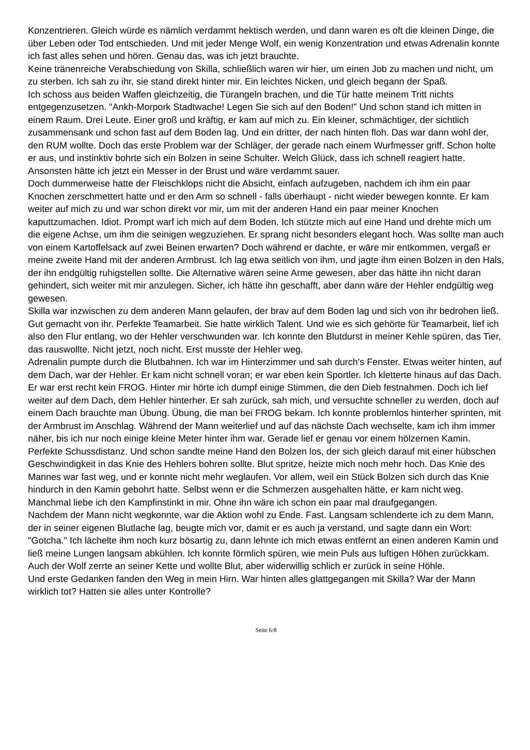Konzentrieren. Gleich würde es nämlich verdammt hektisch werden, und dann waren es oft die kleinen Dinge, die über Leben oder Tod entschieden. Und mit jeder Menge Wolf, ein wenig Konzentration und etwas Adrenalin konnte ich fast alles sehen und hören. Genau das, was ich jetzt brauchte.
Keine tränenreiche Verabschiedung von Skilla, schließlich waren wir hier, um einen Job zu machen und nicht, um zu sterben. Ich sah zu ihr, sie stand direkt hinter mir. Ein leichtes Nicken, und gleich begann der Spaß.
Ich schoss aus beiden Waffen gleichzeitig, die Türangeln brachen, und die Tür hatte meinem Tritt nichts entgegenzusetzen. "Ankh-Morpork Stadtwache! Legen Sie sich auf den Boden!" Und schon stand ich mitten in einem Raum. Drei Leute. Einer groß und kräftig, er kam auf mich zu. Ein kleiner, schmächtiger, der sichtlich zusammensank und schon fast auf dem Boden lag. Und ein dritter, der nach hinten floh. Das war dann wohl der, den RUM wollte. Doch das erste Problem war der Schläger, der gerade nach einem Wurfmesser griff. Schon holte er aus, und instinktiv bohrte sich ein Bolzen in seine Schulter. Welch Glück, dass ich schnell reagiert hatte. Ansonsten hätte ich jetzt ein Messer in der Brust und wäre verdammt sauer.
Doch dummerweise hatte der Fleischklops nicht die Absicht, einfach aufzugeben, nachdem ich ihm ein paar Knochen zerschmettert hatte und er den Arm so schnell - falls überhaupt - nicht wieder bewegen konnte. Er kam weiter auf mich zu und war schon direkt vor mir, um mit der anderen Hand ein paar meiner Knochen kaputtzumachen. Idiot. Prompt warf ich mich auf dem Boden. Ich stützte mich auf eine Hand und drehte mich um die eigene Achse, um ihm die seinigen wegzuziehen. Er sprang nicht besonders elegant hoch. Was sollte man auch von einem Kartoffelsack auf zwei Beinen erwarten? Doch während er dachte, er wäre mir entkommen, vergaß er meine zweite Hand mit der anderen Armbrust. Ich lag etwa seitlich von ihm, und jagte ihm einen Bolzen in den Hals, der ihn endgültig ruhigstellen sollte. Die Alternative wären seine Arme gewesen, aber das hätte ihn nicht daran gehindert, sich weiter mit mir anzulegen. Sicher, ich hätte ihn geschafft, aber dann wäre der Hehler endgültig weg gewesen.
Skilla war inzwischen zu dem anderen Mann gelaufen, der brav auf dem Boden lag und sich von ihr bedrohen ließ. Gut gemacht von ihr. Perfekte Teamarbeit. Sie hatte wirklich Talent. Und wie es sich gehörte für Teamarbeit, lief ich also den Flur entlang, wo der Hehler verschwunden war. Ich konnte den Blutdurst in meiner Kehle spüren, das Tier, das rauswollte. Nicht jetzt, noch nicht. Erst musste der Hehler weg.
Adrenalin pumpte durch die Blutbahnen. Ich war im Hinterzimmer und sah durch's Fenster. Etwas weiter hinten, auf dem Dach, war der Hehler. Er kam nicht schnell voran; er war eben kein Sportler. Ich kletterte hinaus auf das Dach. Er war erst recht kein FROG. Hinter mir hörte ich dumpf einige Stimmen, die den Dieb festnahmen. Doch ich lief weiter auf dem Dach, dem Hehler hinterher. Er sah zurück, sah mich, und versuchte schneller zu werden, doch auf einem Dach brauchte man Übung. Übung, die man bei FROG bekam. Ich konnte problemlos hinterher sprinten, mit der Armbrust im Anschlag. Während der Mann weiterlief und auf das nächste Dach wechselte, kam ich ihm immer näher, bis ich nur noch einige kleine Meter hinter ihm war. Gerade lief er genau vor einem hölzernen Kamin. Perfekte Schussdistanz. Und schon sandte meine Hand den Bolzen los, der sich gleich darauf mit einer hübschen Geschwindigkeit in das Knie des Hehlers bohren sollte. Blut spritze, heizte mich noch mehr hoch. Das Knie des Mannes war fast weg, und er konnte nicht mehr weglaufen. Vor allem, weil ein Stück Bolzen sich durch das Knie hindurch in den Kamin gebohrt hatte. Selbst wenn er die Schmerzen ausgehalten hätte, er kam nicht weg. Manchmal liebe ich den Kampfinstinkt in mir. Ohne ihn wäre ich schon ein paar mal draufgegangen.
Nachdem der Mann nicht wegkonnte, war die Aktion wohl zu Ende. Fast. Langsam schlenderte ich zu dem Mann, der in seiner eigenen Blutlache lag, beugte mich vor, damit er es auch ja verstand, und sagte dann ein Wort: "Gotcha." Ich lächelte ihm noch kurz bösartig zu, dann lehnte ich mich etwas entfernt an einen anderen Kamin und ließ meine Lungen langsam abkühlen. Ich konnte förmlich spüren, wie mein Puls aus luftigen Höhen zurückkam. Auch der Wolf zerrte an seiner Kette und wollte Blut, aber widerwillig schlich er zurück in seine Höhle.
Und erste Gedanken fanden den Weg in mein Hirn. War hinten alles glattgegangen mit Skilla? War der Mann wirklich tot? Hatten sie alles unter Kontrolle?
Seite 6/8